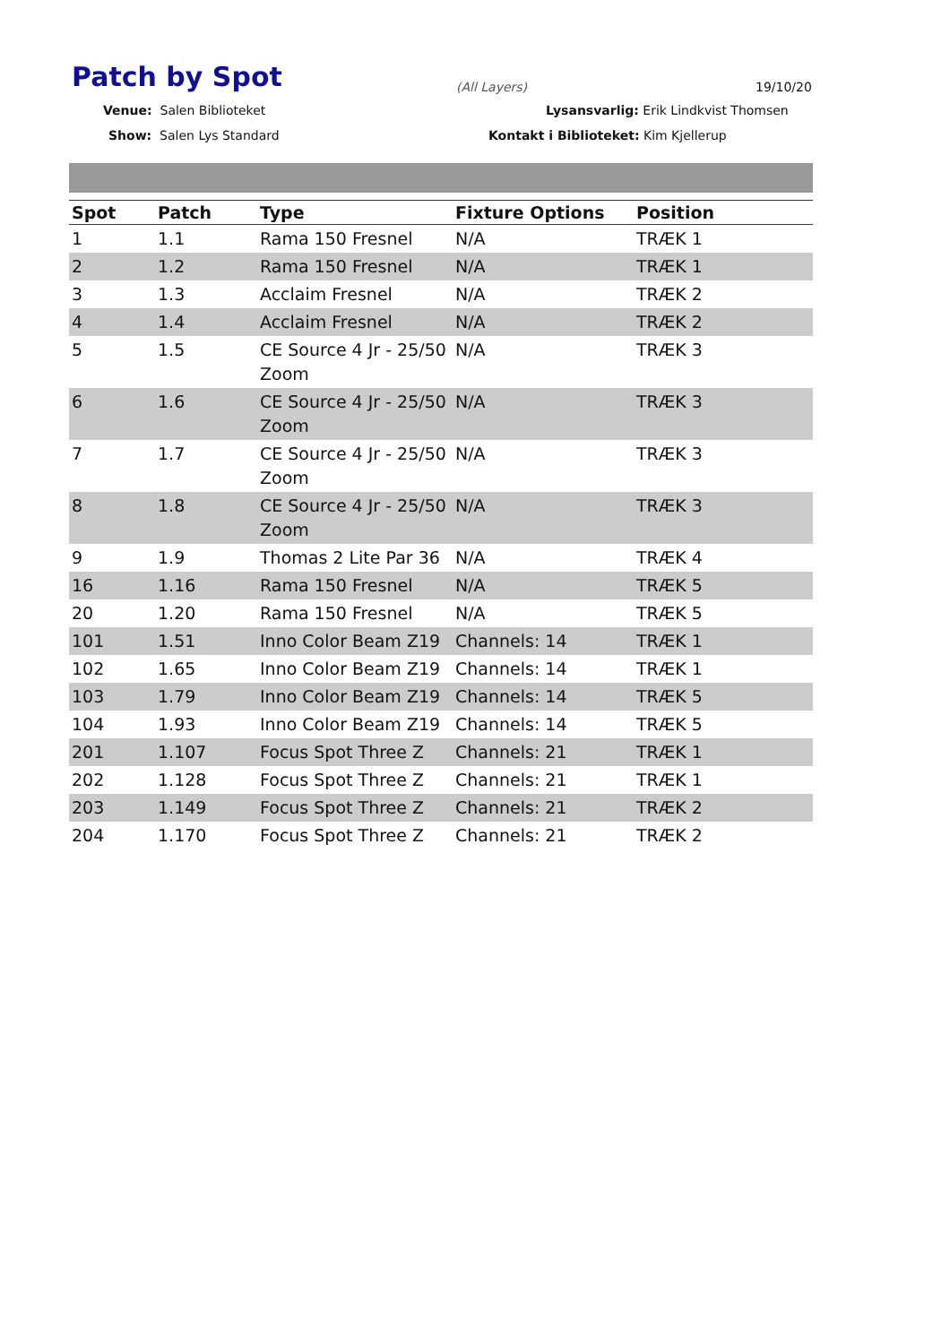Patch by Spot (All Layers) 19/10/20
Venue: Salen Biblioteket
Show: Salen Lys Standard
Lysansvarlig: Erik Lindkvist Thomsen
Kontakt i Biblioteket: Kim Kjellerup
| Spot | Patch | Type | Fixture Options | Position |
| --- | --- | --- | --- | --- |
| 1 | 1.1 | Rama 150 Fresnel | N/A | TRÆK 1 |
| 2 | 1.2 | Rama 150 Fresnel | N/A | TRÆK 1 |
| 3 | 1.3 | Acclaim Fresnel | N/A | TRÆK 2 |
| 4 | 1.4 | Acclaim Fresnel | N/A | TRÆK 2 |
| 5 | 1.5 | CE Source 4 Jr - 25/50 Zoom | N/A | TRÆK 3 |
| 6 | 1.6 | CE Source 4 Jr - 25/50 Zoom | N/A | TRÆK 3 |
| 7 | 1.7 | CE Source 4 Jr - 25/50 Zoom | N/A | TRÆK 3 |
| 8 | 1.8 | CE Source 4 Jr - 25/50 Zoom | N/A | TRÆK 3 |
| 9 | 1.9 | Thomas 2 Lite Par 36 | N/A | TRÆK 4 |
| 16 | 1.16 | Rama 150 Fresnel | N/A | TRÆK 5 |
| 20 | 1.20 | Rama 150 Fresnel | N/A | TRÆK 5 |
| 101 | 1.51 | Inno Color Beam Z19 | Channels: 14 | TRÆK 1 |
| 102 | 1.65 | Inno Color Beam Z19 | Channels: 14 | TRÆK 1 |
| 103 | 1.79 | Inno Color Beam Z19 | Channels: 14 | TRÆK 5 |
| 104 | 1.93 | Inno Color Beam Z19 | Channels: 14 | TRÆK 5 |
| 201 | 1.107 | Focus Spot Three Z | Channels: 21 | TRÆK 1 |
| 202 | 1.128 | Focus Spot Three Z | Channels: 21 | TRÆK 1 |
| 203 | 1.149 | Focus Spot Three Z | Channels: 21 | TRÆK 2 |
| 204 | 1.170 | Focus Spot Three Z | Channels: 21 | TRÆK 2 |